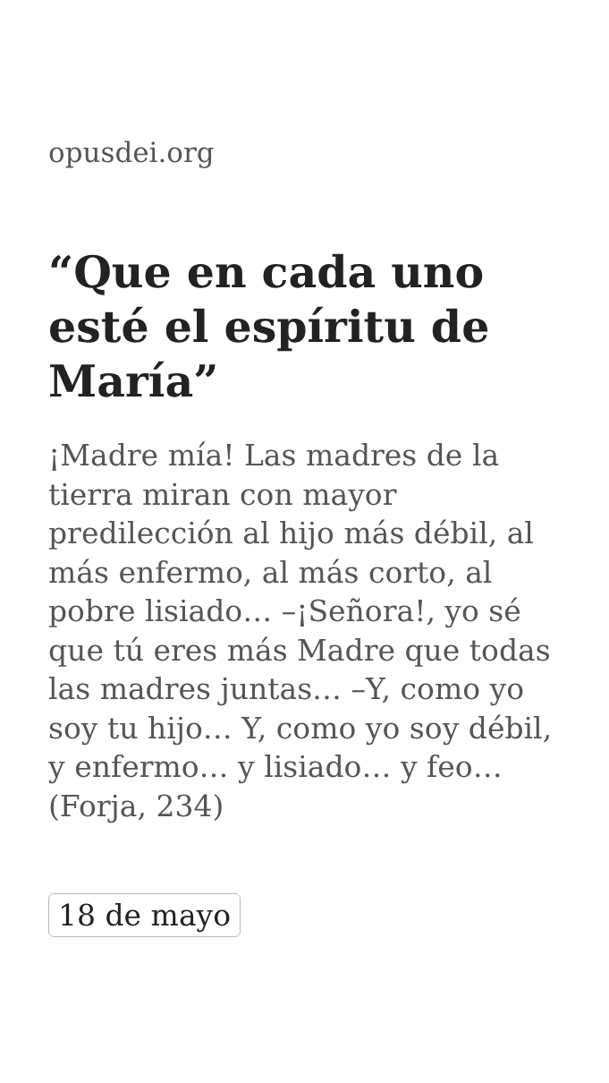opusdei.org
“Que en cada uno esté el espíritu de María”
¡Madre mía! Las madres de la tierra miran con mayor predilección al hijo más débil, al más enfermo, al más corto, al pobre lisiado… –¡Señora!, yo sé que tú eres más Madre que todas las madres juntas… –Y, como yo soy tu hijo… Y, como yo soy débil, y enfermo… y lisiado… y feo… (Forja, 234)
18 de mayo